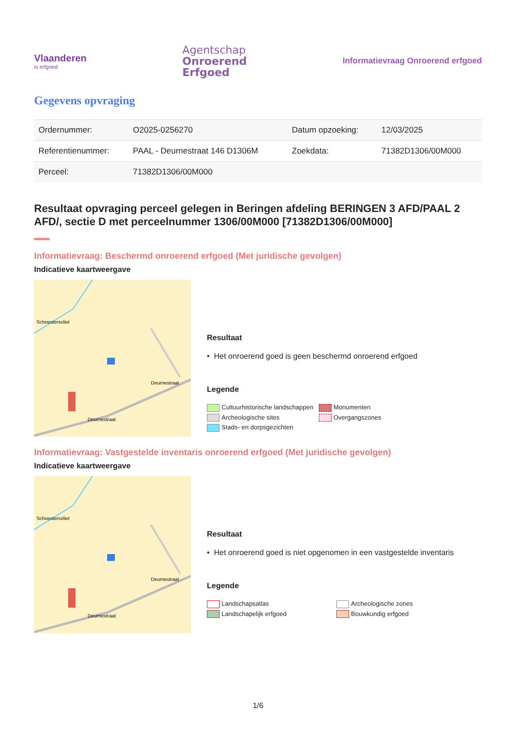Vlaanderen
is erfgoed
Agentschap
Onroerend
Erfgoed
Informatievraag Onroerend erfgoed
Gegevens opvraging
| Ordernummer: | O2025-0256270 | Datum opzoeking: | 12/03/2025 |
| Referentienummer: | PAAL - Deurnestraat 146 D1306M | Zoekdata: | 71382D1306/00M000 |
| Perceel: | 71382D1306/00M000 | | |
Resultaat opvraging perceel gelegen in Beringen afdeling BERINGEN 3 AFD/PAAL 2 AFD/, sectie D met perceelnummer 1306/00M000 [71382D1306/00M000]
Informatievraag: Beschermd onroerend erfgoed (Met juridische gevolgen)
Indicatieve kaartweergave
Deurnestraat
Deurnestraat
Schoestersvliet
Resultaat
• Het onroerend goed is geen beschermd onroerend erfgoed
Legende
Cultuurhistorische landschappen Monumenten Archeologische sites Overgangszones Stads- en dorpsgezichten
Informatievraag: Vastgestelde inventaris onroerend erfgoed (Met juridische gevolgen)
Indicatieve kaartweergave
Deurnestraat
Deurnestraat
Schoestersvliet
Resultaat
• Het onroerend goed is niet opgenomen in een vastgestelde inventaris
Legende
Landschapsatlas Archeologische zones Landschapelijk erfgoed Bouwkundig erfgoed
1/6